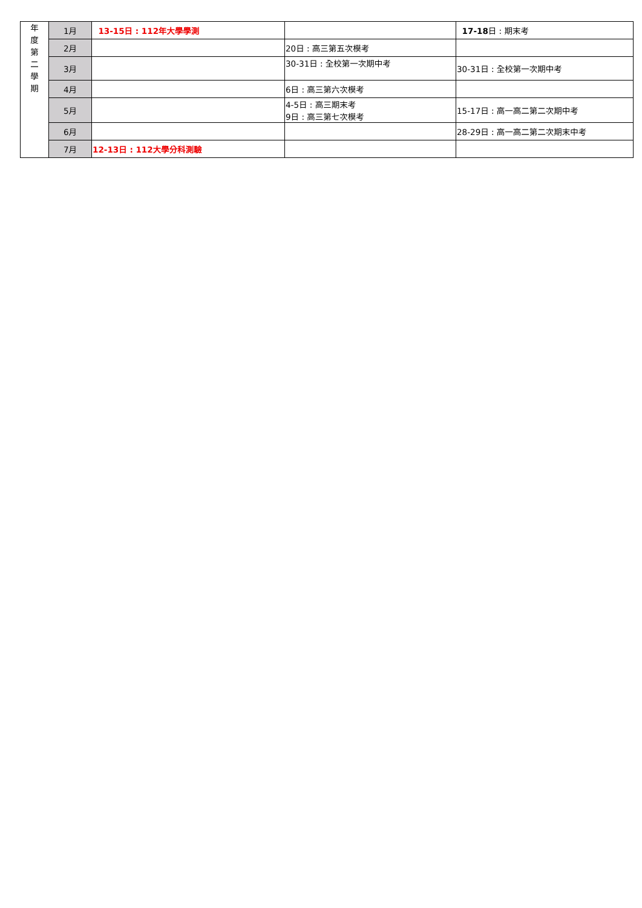| 年 度 第 二 學 期 | 1月 | 13-15日 : 112年大學學測 | | 17-18 日 : 期末考 |
| | 2月 | | 20日 : 高三第五次模考 | |
| | 3月 | | 30-31日 : 全校第一次期中考 | 30-31日 : 全校第一次期中考 |
| | 4月 | | 6日 : 高三第六次模考 | |
| | 5月 | | 4-5日 : 高三期末考 9日 : 高三第七次模考 | 15-17日 : 高一高二第二次期中考 |
| | 6月 | | | 28-29日 : 高一高二第二次期末中考 |
| | 7月 | 12-13日 : 112大學分科測驗 | | |